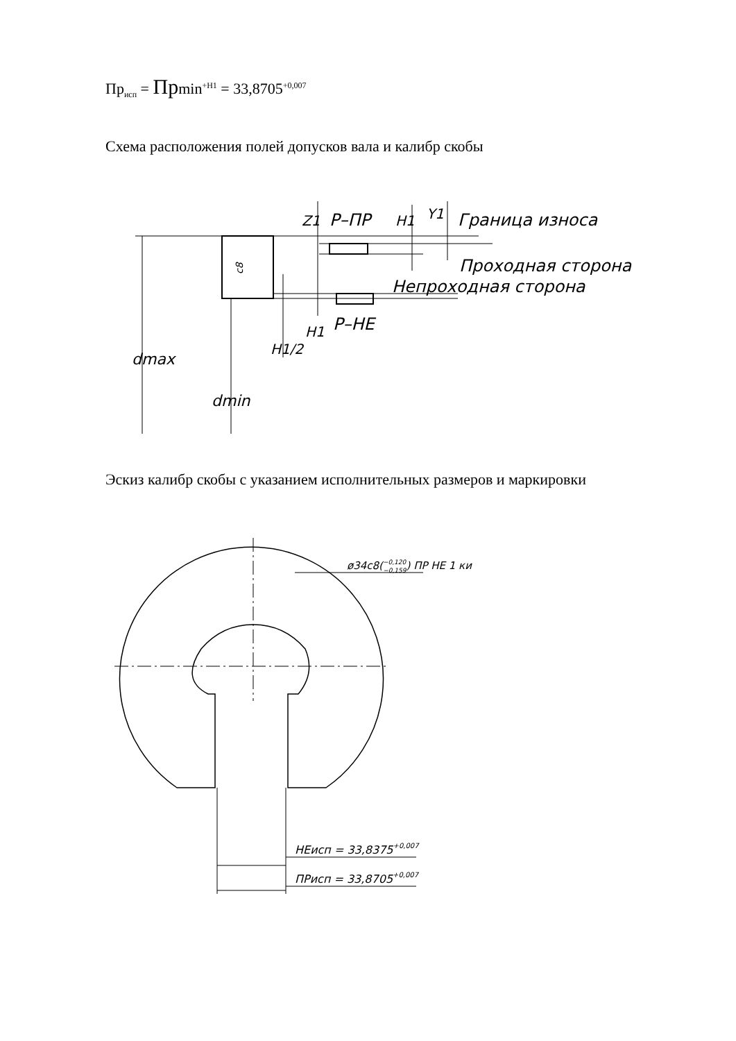Пр<sub>исп</sub> = Прmin<sup>+H1</sup> = 33,8705<sup>+0,007</sup>
Схема расположения полей допусков вала и калибр скобы
c8
P–ПР
Граница износа
Проходная сторона
Непроходная сторона
P–HE
dmax
dmin
H1/2
H1
Z1
H1
Y1
Эскиз калибр скобы с указанием исполнительных размеров и маркировки
HEиcп = 33,8375+0,007
ПРиcп = 33,8705+0,007
ø34c8(−0,120−0,159) ПР НЕ 1 ки